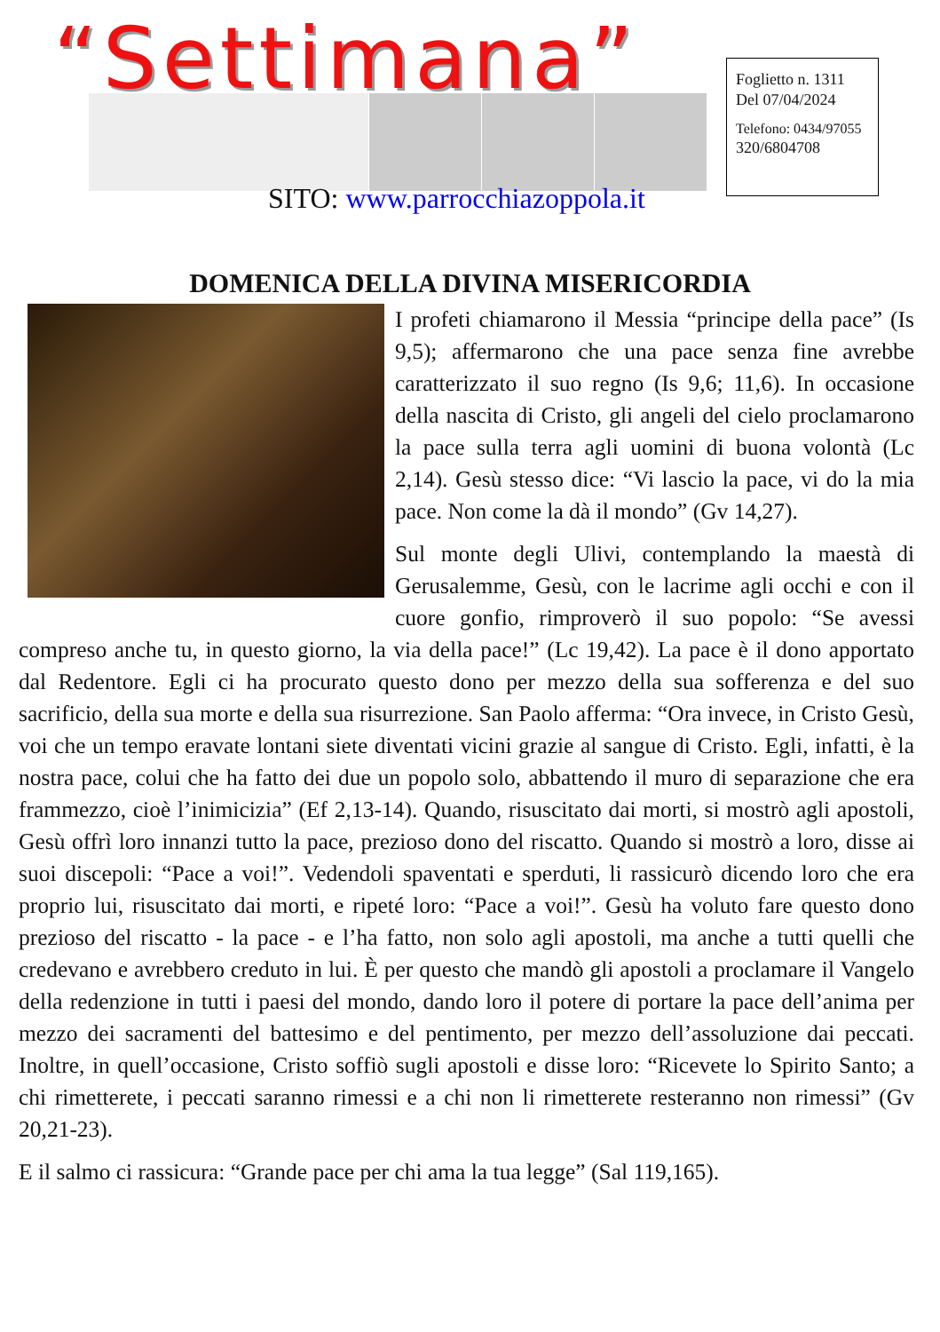“Settimana”
Foglietto n. 1311
Del 07/04/2024
Telefono: 0434/97055
320/6804708
SITO: www.parrocchiazoppola.it
DOMENICA DELLA DIVINA MISERICORDIA
I profeti chiamarono il Messia “principe della pace” (Is 9,5); affermarono che una pace senza fine avrebbe caratterizzato il suo regno (Is 9,6; 11,6). In occasione della nascita di Cristo, gli angeli del cielo proclamarono la pace sulla terra agli uomini di buona volontà (Lc 2,14). Gesù stesso dice: “Vi lascio la pace, vi do la mia pace. Non come la dà il mondo” (Gv 14,27).
Sul monte degli Ulivi, contemplando la maestà di Gerusalemme, Gesù, con le lacrime agli occhi e con il cuore gonfio, rimproverò il suo popolo: “Se avessi compreso anche tu, in questo giorno, la via della pace!” (Lc 19,42). La pace è il dono apportato dal Redentore. Egli ci ha procurato questo dono per mezzo della sua sofferenza e del suo sacrificio, della sua morte e della sua risurrezione. San Paolo afferma: “Ora invece, in Cristo Gesù, voi che un tempo eravate lontani siete diventati vicini grazie al sangue di Cristo. Egli, infatti, è la nostra pace, colui che ha fatto dei due un popolo solo, abbattendo il muro di separazione che era frammezzo, cioè l’inimicizia” (Ef 2,13-14). Quando, risuscitato dai morti, si mostrò agli apostoli, Gesù offrì loro innanzi tutto la pace, prezioso dono del riscatto. Quando si mostrò a loro, disse ai suoi discepoli: “Pace a voi!”. Vedendoli spaventati e sperduti, li rassicurò dicendo loro che era proprio lui, risuscitato dai morti, e ripeté loro: “Pace a voi!”. Gesù ha voluto fare questo dono prezioso del riscatto - la pace - e l’ha fatto, non solo agli apostoli, ma anche a tutti quelli che credevano e avrebbero creduto in lui. È per questo che mandò gli apostoli a proclamare il Vangelo della redenzione in tutti i paesi del mondo, dando loro il potere di portare la pace dell’anima per mezzo dei sacramenti del battesimo e del pentimento, per mezzo dell’assoluzione dai peccati. Inoltre, in quell’occasione, Cristo soffiò sugli apostoli e disse loro: “Ricevete lo Spirito Santo; a chi rimetterete, i peccati saranno rimessi e a chi non li rimetterete resteranno non rimessi” (Gv 20,21-23).
E il salmo ci rassicura: “Grande pace per chi ama la tua legge” (Sal 119,165).